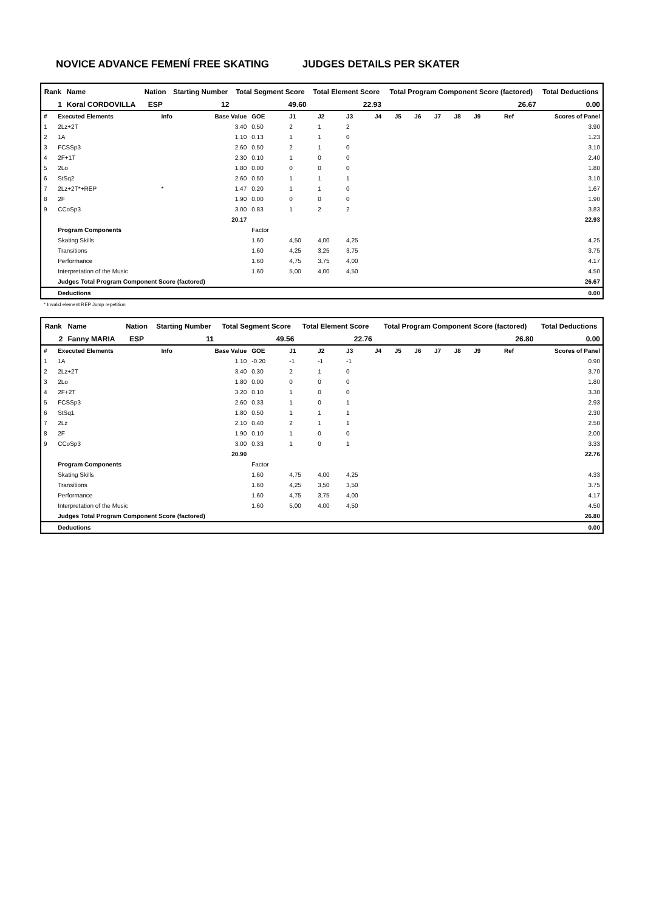NOVICE ADVANCE FEMENÍ FREE SKATING JUDGES DETAILS PER SKATER
| Rank | Name | Nation | Starting Number | Total Segment Score | Total Element Score | Total Program Component Score (factored) | Total Deductions |
| --- | --- | --- | --- | --- | --- | --- | --- |
| 1 | Koral CORDOVILLA | ESP | 12 | 49.60 | 22.93 | 26.67 | 0.00 |
| # | Executed Elements | Info | Base Value | GOE | J1 | J2 | J3 | J4 | J5 | J6 | J7 | J8 | J9 | Ref | Scores of Panel |
| 1 | 2Lz+2T | | 3.40 | 0.50 | 2 | 1 | 2 | | | | | | | | 3.90 |
| 2 | 1A | | 1.10 | 0.13 | 1 | 1 | 0 | | | | | | | | 1.23 |
| 3 | FCSSp3 | | 2.60 | 0.50 | 2 | 1 | 0 | | | | | | | | 3.10 |
| 4 | 2F+1T | | 2.30 | 0.10 | 1 | 0 | 0 | | | | | | | | 2.40 |
| 5 | 2Lo | | 1.80 | 0.00 | 0 | 0 | 0 | | | | | | | | 1.80 |
| 6 | StSq2 | | 2.60 | 0.50 | 1 | 1 | 1 | | | | | | | | 3.10 |
| 7 | 2Lz+2T*+REP | * | 1.47 | 0.20 | 1 | 1 | 0 | | | | | | | | 1.67 |
| 8 | 2F | | 1.90 | 0.00 | 0 | 0 | 0 | | | | | | | | 1.90 |
| 9 | CCoSp3 | | 3.00 | 0.83 | 1 | 2 | 2 | | | | | | | | 3.83 |
| | | | 20.17 | | | | | | | | | | | | 22.93 |
| | Program Components | | | Factor | | | | | | | | | | | |
| | Skating Skills | | | 1.60 | 4,50 | 4,00 | 4,25 | | | | | | | | 4.25 |
| | Transitions | | | 1.60 | 4,25 | 3,25 | 3,75 | | | | | | | | 3.75 |
| | Performance | | | 1.60 | 4,75 | 3,75 | 4,00 | | | | | | | | 4.17 |
| | Interpretation of the Music | | | 1.60 | 5,00 | 4,00 | 4,50 | | | | | | | | 4.50 |
| | Judges Total Program Component Score (factored) | | | | | | | | | | | | | | 26.67 |
| | Deductions | | | | | | | | | | | | | | 0.00 |
* Invalid element REP Jump repetition
| Rank | Name | Nation | Starting Number | Total Segment Score | Total Element Score | Total Program Component Score (factored) | Total Deductions |
| --- | --- | --- | --- | --- | --- | --- | --- |
| 2 | Fanny MARIA | ESP | 11 | 49.56 | 22.76 | 26.80 | 0.00 |
| # | Executed Elements | Info | Base Value | GOE | J1 | J2 | J3 | J4 | J5 | J6 | J7 | J8 | J9 | Ref | Scores of Panel |
| 1 | 1A | | 1.10 | -0.20 | -1 | -1 | -1 | | | | | | | | 0.90 |
| 2 | 2Lz+2T | | 3.40 | 0.30 | 2 | 1 | 0 | | | | | | | | 3.70 |
| 3 | 2Lo | | 1.80 | 0.00 | 0 | 0 | 0 | | | | | | | | 1.80 |
| 4 | 2F+2T | | 3.20 | 0.10 | 1 | 0 | 0 | | | | | | | | 3.30 |
| 5 | FCSSp3 | | 2.60 | 0.33 | 1 | 0 | 1 | | | | | | | | 2.93 |
| 6 | StSq1 | | 1.80 | 0.50 | 1 | 1 | 1 | | | | | | | | 2.30 |
| 7 | 2Lz | | 2.10 | 0.40 | 2 | 1 | 1 | | | | | | | | 2.50 |
| 8 | 2F | | 1.90 | 0.10 | 1 | 0 | 0 | | | | | | | | 2.00 |
| 9 | CCoSp3 | | 3.00 | 0.33 | 1 | 0 | 1 | | | | | | | | 3.33 |
| | | | 20.90 | | | | | | | | | | | | 22.76 |
| | Program Components | | | Factor | | | | | | | | | | | |
| | Skating Skills | | | 1.60 | 4,75 | 4,00 | 4,25 | | | | | | | | 4.33 |
| | Transitions | | | 1.60 | 4,25 | 3,50 | 3,50 | | | | | | | | 3.75 |
| | Performance | | | 1.60 | 4,75 | 3,75 | 4,00 | | | | | | | | 4.17 |
| | Interpretation of the Music | | | 1.60 | 5,00 | 4,00 | 4,50 | | | | | | | | 4.50 |
| | Judges Total Program Component Score (factored) | | | | | | | | | | | | | | 26.80 |
| | Deductions | | | | | | | | | | | | | | 0.00 |